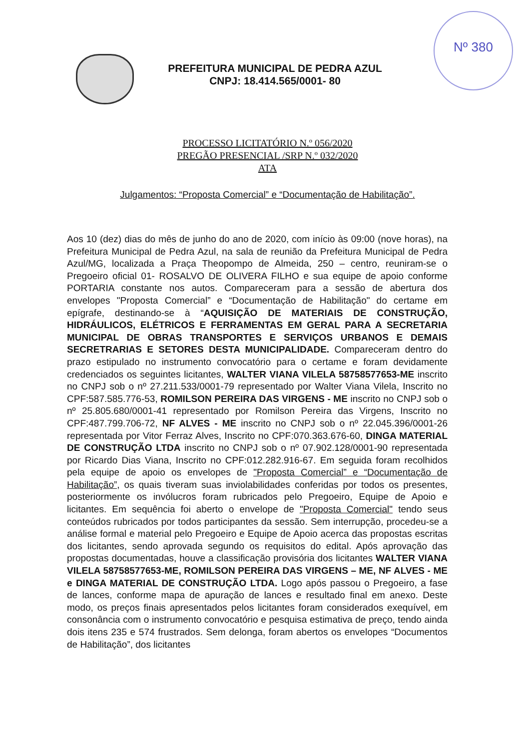Nº 380
PREFEITURA MUNICIPAL DE PEDRA AZUL
CNPJ: 18.414.565/0001- 80
PROCESSO LICITATÓRIO N.º 056/2020
PREGÃO PRESENCIAL /SRP N.º 032/2020
ATA
Julgamentos: “Proposta Comercial” e “Documentação de Habilitação”.
Aos 10 (dez) dias do mês de junho do ano de 2020, com início às 09:00 (nove horas), na Prefeitura Municipal de Pedra Azul, na sala de reunião da Prefeitura Municipal de Pedra Azul/MG, localizada a Praça Theopompo de Almeida, 250 – centro, reuniram-se o Pregoeiro oficial 01- ROSALVO DE OLIVERA FILHO e sua equipe de apoio conforme PORTARIA constante nos autos. Compareceram para a sessão de abertura dos envelopes "Proposta Comercial” e “Documentação de Habilitação" do certame em epígrafe, destinando-se à “AQUISIÇÃO DE MATERIAIS DE CONSTRUÇÃO, HIDRÁULICOS, ELÉTRICOS E FERRAMENTAS EM GERAL PARA A SECRETARIA MUNICIPAL DE OBRAS TRANSPORTES E SERVIÇOS URBANOS E DEMAIS SECRETRARIAS E SETORES DESTA MUNICIPALIDADE. Compareceram dentro do prazo estipulado no instrumento convocatório para o certame e foram devidamente credenciados os seguintes licitantes, WALTER VIANA VILELA 58758577653-ME inscrito no CNPJ sob o nº 27.211.533/0001-79 representado por Walter Viana Vilela, Inscrito no CPF:587.585.776-53, ROMILSON PEREIRA DAS VIRGENS - ME inscrito no CNPJ sob o nº 25.805.680/0001-41 representado por Romilson Pereira das Virgens, Inscrito no CPF:487.799.706-72, NF ALVES - ME inscrito no CNPJ sob o nº 22.045.396/0001-26 representada por Vitor Ferraz Alves, Inscrito no CPF:070.363.676-60, DINGA MATERIAL DE CONSTRUÇÃO LTDA inscrito no CNPJ sob o nº 07.902.128/0001-90 representada por Ricardo Dias Viana, Inscrito no CPF:012.282.916-67. Em seguida foram recolhidos pela equipe de apoio os envelopes de "Proposta Comercial” e “Documentação de Habilitação”, os quais tiveram suas inviolabilidades conferidas por todos os presentes, posteriormente os invólucros foram rubricados pelo Pregoeiro, Equipe de Apoio e licitantes. Em sequência foi aberto o envelope de "Proposta Comercial" tendo seus conteúdos rubricados por todos participantes da sessão. Sem interrupção, procedeu-se a análise formal e material pelo Pregoeiro e Equipe de Apoio acerca das propostas escritas dos licitantes, sendo aprovada segundo os requisitos do edital. Após aprovação das propostas documentadas, houve a classificação provisória dos licitantes WALTER VIANA VILELA 58758577653-ME, ROMILSON PEREIRA DAS VIRGENS – ME, NF ALVES - ME e DINGA MATERIAL DE CONSTRUÇÃO LTDA. Logo após passou o Pregoeiro, a fase de lances, conforme mapa de apuração de lances e resultado final em anexo. Deste modo, os preços finais apresentados pelos licitantes foram considerados exequível, em consonância com o instrumento convocatório e pesquisa estimativa de preço, tendo ainda dois itens 235 e 574 frustrados. Sem delonga, foram abertos os envelopes “Documentos de Habilitação”, dos licitantes